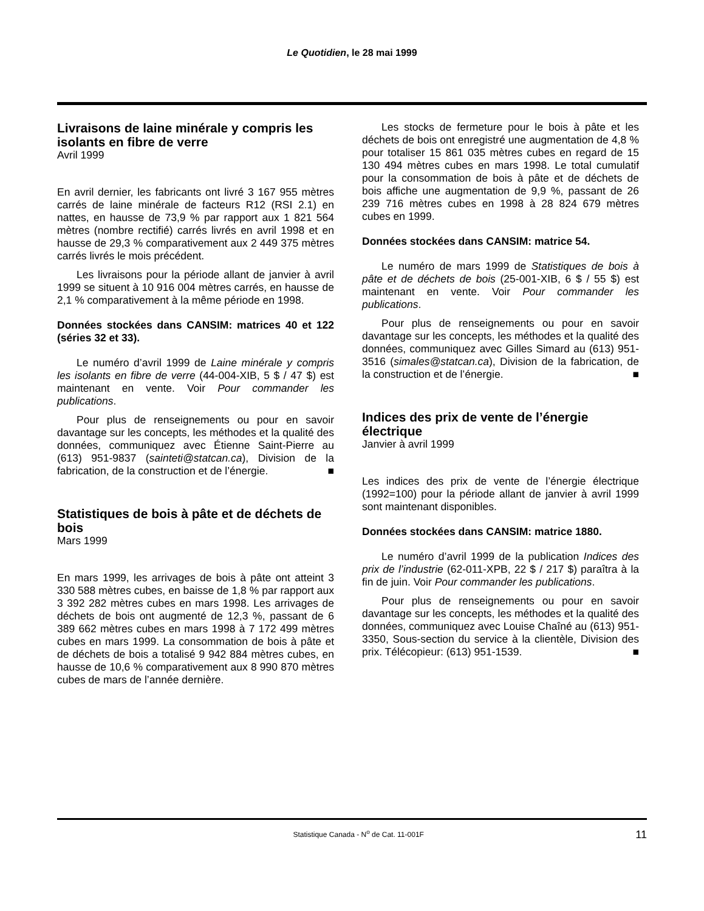Le Quotidien, le 28 mai 1999
Livraisons de laine minérale y compris les isolants en fibre de verre
Avril 1999
En avril dernier, les fabricants ont livré 3 167 955 mètres carrés de laine minérale de facteurs R12 (RSI 2.1) en nattes, en hausse de 73,9 % par rapport aux 1 821 564 mètres (nombre rectifié) carrés livrés en avril 1998 et en hausse de 29,3 % comparativement aux 2 449 375 mètres carrés livrés le mois précédent.
Les livraisons pour la période allant de janvier à avril 1999 se situent à 10 916 004 mètres carrés, en hausse de 2,1 % comparativement à la même période en 1998.
Données stockées dans CANSIM: matrices 40 et 122 (séries 32 et 33).
Le numéro d’avril 1999 de Laine minérale y compris les isolants en fibre de verre (44-004-XIB, 5 $ / 47 $) est maintenant en vente. Voir Pour commander les publications.
Pour plus de renseignements ou pour en savoir davantage sur les concepts, les méthodes et la qualité des données, communiquez avec Étienne Saint-Pierre au (613) 951-9837 (sainteti@statcan.ca), Division de la fabrication, de la construction et de l’énergie. ■
Statistiques de bois à pâte et de déchets de bois
Mars 1999
En mars 1999, les arrivages de bois à pâte ont atteint 3 330 588 mètres cubes, en baisse de 1,8 % par rapport aux 3 392 282 mètres cubes en mars 1998. Les arrivages de déchets de bois ont augmenté de 12,3 %, passant de 6 389 662 mètres cubes en mars 1998 à 7 172 499 mètres cubes en mars 1999. La consommation de bois à pâte et de déchets de bois a totalisé 9 942 884 mètres cubes, en hausse de 10,6 % comparativement aux 8 990 870 mètres cubes de mars de l’année dernière.
Les stocks de fermeture pour le bois à pâte et les déchets de bois ont enregistré une augmentation de 4,8 % pour totaliser 15 861 035 mètres cubes en regard de 15 130 494 mètres cubes en mars 1998. Le total cumulatif pour la consommation de bois à pâte et de déchets de bois affiche une augmentation de 9,9 %, passant de 26 239 716 mètres cubes en 1998 à 28 824 679 mètres cubes en 1999.
Données stockées dans CANSIM: matrice 54.
Le numéro de mars 1999 de Statistiques de bois à pâte et de déchets de bois (25-001-XIB, 6 $ / 55 $) est maintenant en vente. Voir Pour commander les publications.
Pour plus de renseignements ou pour en savoir davantage sur les concepts, les méthodes et la qualité des données, communiquez avec Gilles Simard au (613) 951-3516 (simales@statcan.ca), Division de la fabrication, de la construction et de l’énergie. ■
Indices des prix de vente de l’énergie électrique
Janvier à avril 1999
Les indices des prix de vente de l’énergie électrique (1992=100) pour la période allant de janvier à avril 1999 sont maintenant disponibles.
Données stockées dans CANSIM: matrice 1880.
Le numéro d’avril 1999 de la publication Indices des prix de l’industrie (62-011-XPB, 22 $ / 217 $) paraîtra à la fin de juin. Voir Pour commander les publications.
Pour plus de renseignements ou pour en savoir davantage sur les concepts, les méthodes et la qualité des données, communiquez avec Louise Chaîné au (613) 951-3350, Sous-section du service à la clientèle, Division des prix. Télécopieur: (613) 951-1539. ■
Statistique Canada - N<sup>o</sup> de Cat. 11-001F 11